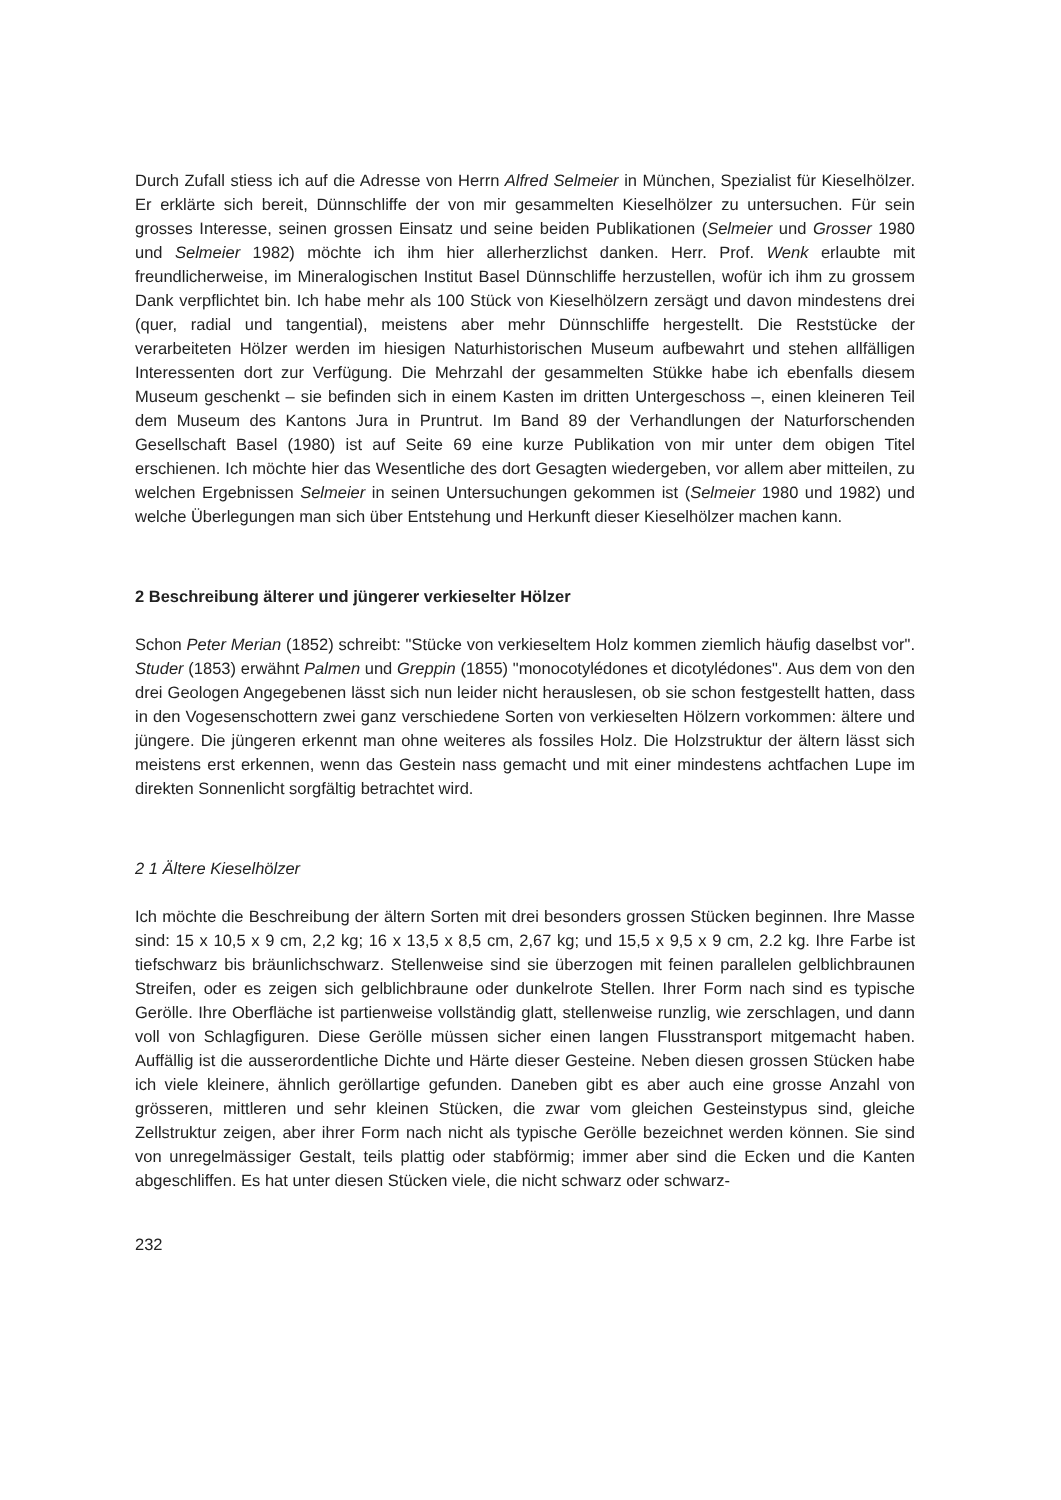Durch Zufall stiess ich auf die Adresse von Herrn Alfred Selmeier in München, Spezialist für Kieselhölzer. Er erklärte sich bereit, Dünnschliffe der von mir gesammelten Kiesel­hölzer zu untersuchen. Für sein grosses Interesse, seinen grossen Einsatz und seine beiden Publikationen (Selmeier und Grosser 1980 und Selmeier 1982) möchte ich ihm hier aller­herzlichst danken. Herr. Prof. Wenk erlaubte mit freundlicherweise, im Mineralogischen Institut Basel Dünnschliffe herzustellen, wofür ich ihm zu grossem Dank verpflichtet bin. Ich habe mehr als 100 Stück von Kieselhölzern zersägt und davon mindestens drei (quer, radial und tangential), meistens aber mehr Dünnschliffe hergestellt. Die Reststücke der verarbeiteten Hölzer werden im hiesigen Naturhistorischen Museum aufbewahrt und stehen allfälligen Interessenten dort zur Verfügung. Die Mehrzahl der gesammelten Stük­ke habe ich ebenfalls diesem Museum geschenkt – sie befinden sich in einem Kasten im dritten Untergeschoss –, einen kleineren Teil dem Museum des Kantons Jura in Prun­trut. Im Band 89 der Verhandlungen der Naturforschenden Gesellschaft Basel (1980) ist auf Seite 69 eine kurze Publikation von mir unter dem obigen Titel erschienen. Ich möchte hier das Wesentliche des dort Gesagten wiedergeben, vor allem aber mitteilen, zu welchen Ergebnissen Selmeier in seinen Untersuchungen gekommen ist (Selmeier 1980 und 1982) und welche Überlegungen man sich über Entstehung und Herkunft dieser Kieselhölzer machen kann.
2 Beschreibung älterer und jüngerer verkieselter Hölzer
Schon Peter Merian (1852) schreibt: "Stücke von verkieseltem Holz kommen ziemlich häufig daselbst vor". Studer (1853) erwähnt Palmen und Greppin (1855) "monocoty­lédones et dicotylédones". Aus dem von den drei Geologen Angegebenen lässt sich nun leider nicht herauslesen, ob sie schon festgestellt hatten, dass in den Vogesenschot­tern zwei ganz verschiedene Sorten von verkieselten Hölzern vorkommen: ältere und jüngere. Die jüngeren erkennt man ohne weiteres als fossiles Holz. Die Holzstruktur der ältern lässt sich meistens erst erkennen, wenn das Gestein nass gemacht und mit einer mindestens achtfachen Lupe im direkten Sonnenlicht sorgfältig betrachtet wird.
2 1 Ältere Kieselhölzer
Ich möchte die Beschreibung der ältern Sorten mit drei besonders grossen Stücken be­ginnen. Ihre Masse sind: 15 x 10,5 x 9 cm, 2,2 kg; 16 x 13,5 x 8,5 cm, 2,67 kg; und 15,5 x 9,5 x 9 cm, 2.2 kg. Ihre Farbe ist tiefschwarz bis bräunlichschwarz. Stellenweise sind sie überzogen mit feinen parallelen gelblichbraunen Streifen, oder es zeigen sich gelblichbraune oder dunkelrote Stellen. Ihrer Form nach sind es typische Gerölle. Ihre Oberfläche ist partienweise vollständig glatt, stellenweise runzlig, wie zerschlagen, und dann voll von Schlagfiguren. Diese Gerölle müssen sicher einen langen Flusstransport mitgemacht haben. Auffällig ist die ausserordentliche Dichte und Härte dieser Gesteine. Neben diesen grossen Stücken habe ich viele kleinere, ähnlich geröllartige gefunden. Daneben gibt es aber auch eine grosse Anzahl von grösseren, mittleren und sehr kleinen Stücken, die zwar vom gleichen Gesteinstypus sind, gleiche Zellstruktur zeigen, aber ihrer Form nach nicht als typische Gerölle bezeichnet werden können. Sie sind von un­regelmässiger Gestalt, teils plattig oder stabförmig; immer aber sind die Ecken und die Kanten abgeschliffen. Es hat unter diesen Stücken viele, die nicht schwarz oder schwarz-
232